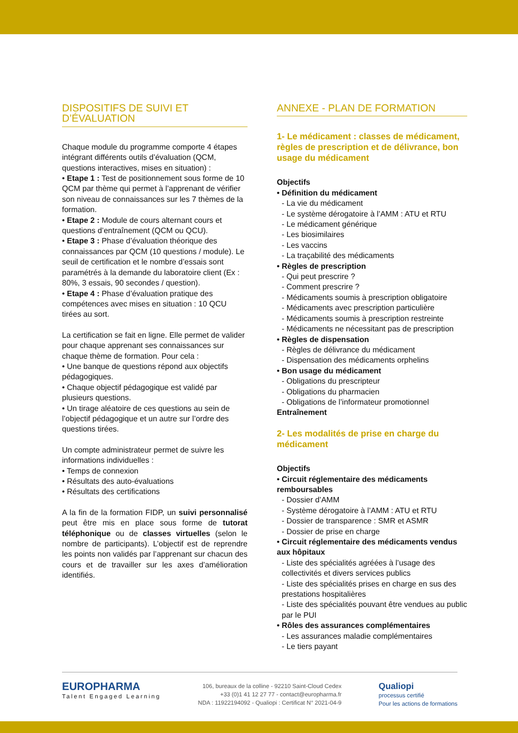DISPOSITIFS DE SUIVI ET D’ÉVALUATION
Chaque module du programme comporte 4 étapes intégrant différents outils d’évaluation (QCM, questions interactives, mises en situation) :
• Etape 1 : Test de positionnement sous forme de 10 QCM par thème qui permet à l’apprenant de vérifier son niveau de connaissances sur les 7 thèmes de la formation.
• Etape 2 : Module de cours alternant cours et questions d’entraînement (QCM ou QCU).
• Etape 3 : Phase d’évaluation théorique des connaissances par QCM (10 questions / module). Le seuil de certification et le nombre d’essais sont paramétrés à la demande du laboratoire client (Ex : 80%, 3 essais, 90 secondes / question).
• Etape 4 : Phase d’évaluation pratique des compétences avec mises en situation : 10 QCU tirées au sort.
La certification se fait en ligne. Elle permet de valider pour chaque apprenant ses connaissances sur chaque thème de formation. Pour cela :
• Une banque de questions répond aux objectifs pédagogiques.
• Chaque objectif pédagogique est validé par plusieurs questions.
• Un tirage aléatoire de ces questions au sein de l’objectif pédagogique et un autre sur l’ordre des questions tirées.
Un compte administrateur permet de suivre les informations individuelles :
• Temps de connexion
• Résultats des auto-évaluations
• Résultats des certifications
A la fin de la formation FIDP, un suivi personnalisé peut être mis en place sous forme de tutorat téléphonique ou de classes virtuelles (selon le nombre de participants). L’objectif est de reprendre les points non validés par l’apprenant sur chacun des cours et de travailler sur les axes d’amélioration identifiés.
ANNEXE - PLAN DE FORMATION
1- Le médicament : classes de médicament, règles de prescription et de délivrance, bon usage du médicament
Objectifs
• Définition du médicament
- La vie du médicament
- Le système dérogatoire à l’AMM : ATU et RTU
- Le médicament générique
- Les biosimilaires
- Les vaccins
- La traçabilité des médicaments
• Règles de prescription
- Qui peut prescrire ?
- Comment prescrire ?
- Médicaments soumis à prescription obligatoire
- Médicaments avec prescription particulière
- Médicaments soumis à prescription restreinte
- Médicaments ne nécessitant pas de prescription
• Règles de dispensation
- Règles de délivrance du médicament
- Dispensation des médicaments orphelins
• Bon usage du médicament
- Obligations du prescripteur
- Obligations du pharmacien
- Obligations de l’informateur promotionnel
Entraînement
2- Les modalités de prise en charge du médicament
Objectifs
• Circuit réglementaire des médicaments remboursables
- Dossier d’AMM
- Système dérogatoire à l’AMM : ATU et RTU
- Dossier de transparence : SMR et ASMR
- Dossier de prise en charge
• Circuit réglementaire des médicaments vendus aux hôpitaux
- Liste des spécialités agréées à l’usage des collectivités et divers services publics
- Liste des spécialités prises en charge en sus des prestations hospitalières
- Liste des spécialités pouvant être vendues au public par le PUI
• Rôles des assurances complémentaires
- Les assurances maladie complémentaires
- Le tiers payant
EUROPHARMA
Talent Engaged Learning
106, bureaux de la colline - 92210 Saint-Cloud Cedex
+33 (0)1 41 12 27 77 - contact@europharma.fr
NDA : 11922194092 - Qualiopi : Certificat N° 2021-04-9
Qualiopi
processus certifié
Pour les actions de formations